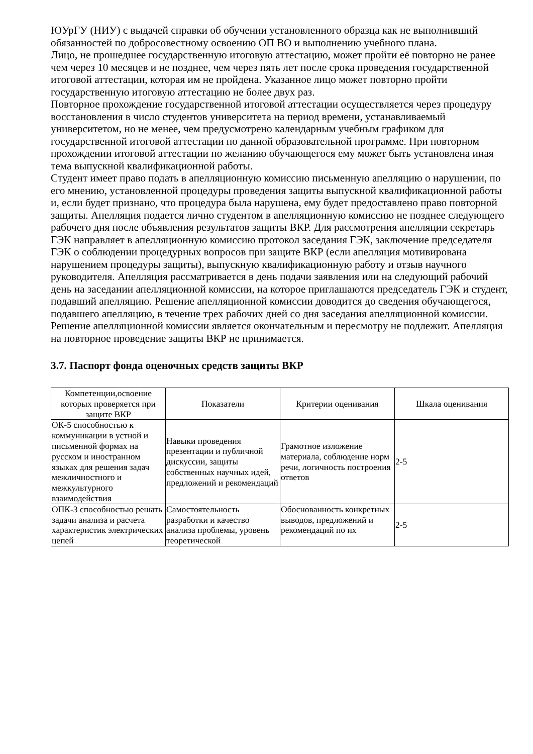ЮУрГУ (НИУ) с выдачей справки об обучении установленного образца как не выполнивший обязанностей по добросовестному освоению ОП ВО и выполнению учебного плана.
Лицо, не прошедшее государственную итоговую аттестацию, может пройти её повторно не ранее чем через 10 месяцев и не позднее, чем через пять лет после срока проведения государственной итоговой аттестации, которая им не пройдена. Указанное лицо может повторно пройти государственную итоговую аттестацию не более двух раз.
Повторное прохождение государственной итоговой аттестации осуществляется через процедуру восстановления в число студентов университета на период времени, устанавливаемый университетом, но не менее, чем предусмотрено календарным учебным графиком для государственной итоговой аттестации по данной образовательной программе. При повторном прохождении итоговой аттестации по желанию обучающегося ему может быть установлена иная тема выпускной квалификационной работы.
Студент имеет право подать в апелляционную комиссию письменную апелляцию о нарушении, по его мнению, установленной процедуры проведения защиты выпускной квалификационной работы и, если будет признано, что процедура была нарушена, ему будет предоставлено право повторной защиты. Апелляция подается лично студентом в апелляционную комиссию не позднее следующего рабочего дня после объявления результатов защиты ВКР. Для рассмотрения апелляции секретарь ГЭК направляет в апелляционную комиссию протокол заседания ГЭК, заключение председателя ГЭК о соблюдении процедурных вопросов при защите ВКР (если апелляция мотивирована нарушением процедуры защиты), выпускную квалификационную работу и отзыв научного руководителя. Апелляция рассматривается в день подачи заявления или на следующий рабочий день на заседании апелляционной комиссии, на которое приглашаются председатель ГЭК и студент, подавший апелляцию. Решение апелляционной комиссии доводится до сведения обучающегося, подавшего апелляцию, в течение трех рабочих дней со дня заседания апелляционной комиссии.
Решение апелляционной комиссии является окончательным и пересмотру не подлежит. Апелляция на повторное проведение защиты ВКР не принимается.
3.7. Паспорт фонда оценочных средств защиты ВКР
| Компетенции,освоение которых проверяется при защите ВКР | Показатели | Критерии оценивания | Шкала оценивания |
| --- | --- | --- | --- |
| ОК-5 способностью к коммуникации в устной и письменной формах на русском и иностранном языках для решения задач межличностного и межкультурного взаимодействия | Навыки проведения презентации и публичной дискуссии, защиты собственных научных идей, предложений и рекомендаций | Грамотное изложение материала, соблюдение норм речи, логичность построения ответов | 2-5 |
| ОПК-3 способностью решать задачи анализа и расчета характеристик электрических цепей | Самостоятельность разработки и качество анализа проблемы, уровень теоретической | Обоснованность конкретных выводов, предложений и рекомендаций по их | 2-5 |